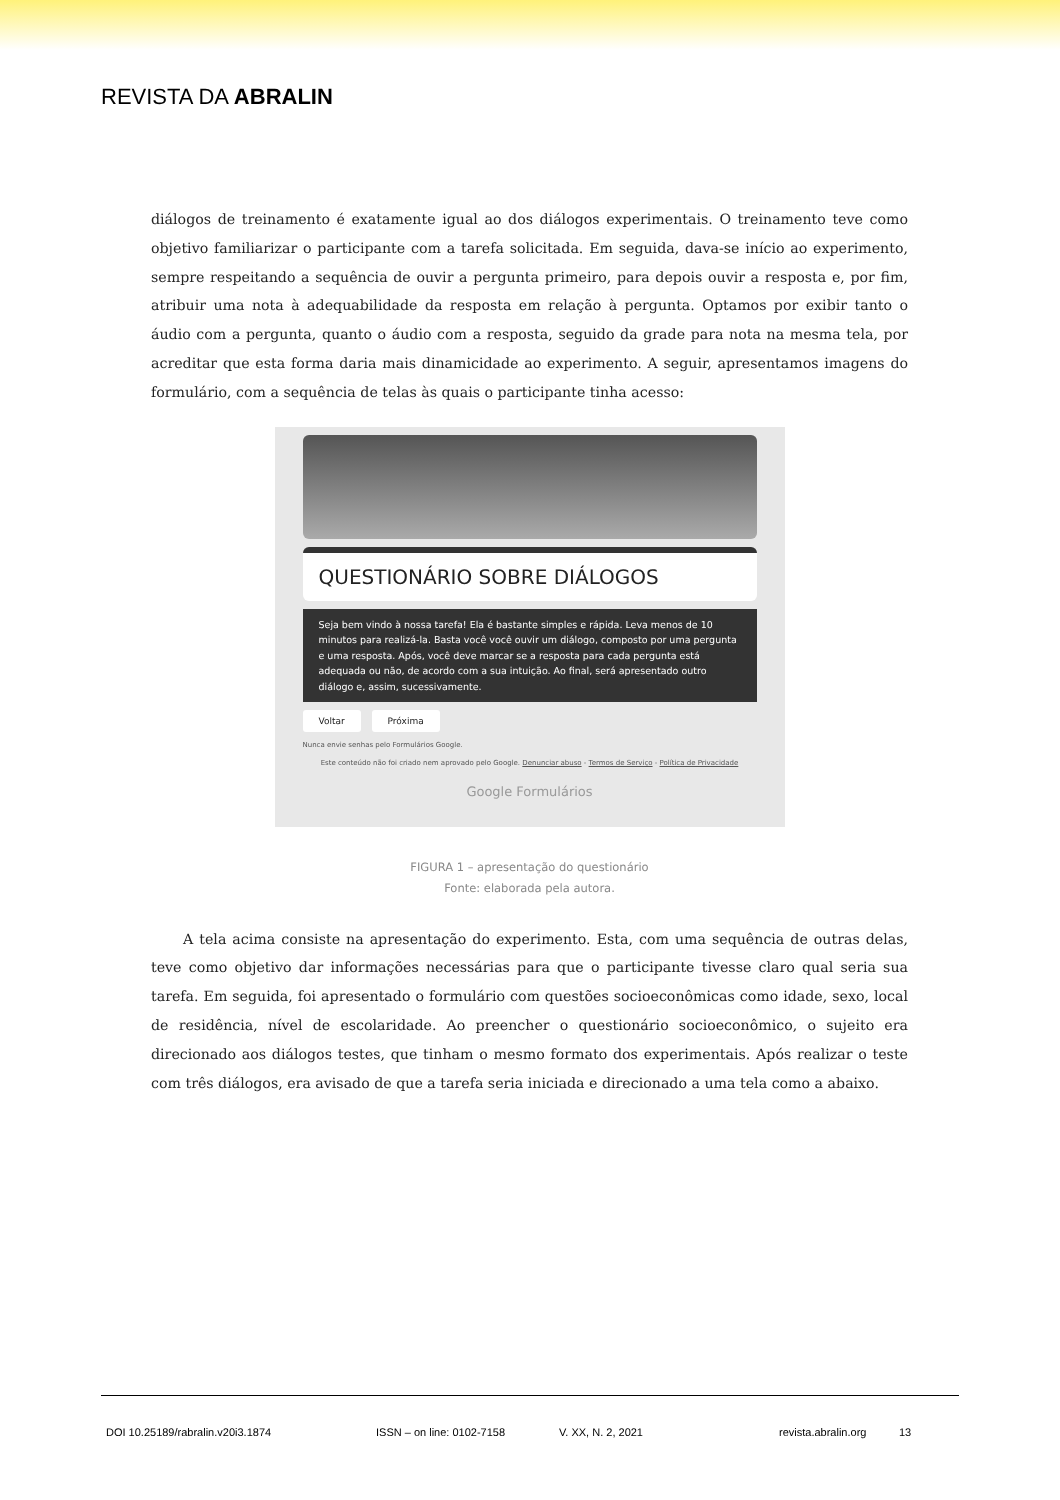REVISTA DA ABRALIN
diálogos de treinamento é exatamente igual ao dos diálogos experimentais. O treinamento teve como objetivo familiarizar o participante com a tarefa solicitada. Em seguida, dava-se início ao experimento, sempre respeitando a sequência de ouvir a pergunta primeiro, para depois ouvir a resposta e, por fim, atribuir uma nota à adequabilidade da resposta em relação à pergunta. Optamos por exibir tanto o áudio com a pergunta, quanto o áudio com a resposta, seguido da grade para nota na mesma tela, por acreditar que esta forma daria mais dinamicidade ao experimento. A seguir, apresentamos imagens do formulário, com a sequência de telas às quais o participante tinha acesso:
QUESTIONÁRIO SOBRE DIÁLOGOS
Seja bem vindo à nossa tarefa! Ela é bastante simples e rápida. Leva menos de 10 minutos para realizá-la. Basta você você ouvir um diálogo, composto por uma pergunta e uma resposta. Após, você deve marcar se a resposta para cada pergunta está adequada ou não, de acordo com a sua intuição. Ao final, será apresentado outro diálogo e, assim, sucessivamente.
Voltar Próxima
Nunca envie senhas pelo Formulários Google.
Este conteúdo não foi criado nem aprovado pelo Google. Denunciar abuso - Termos de Serviço - Política de Privacidade
Google Formulários
FIGURA 1 – apresentação do questionário
Fonte: elaborada pela autora.
A tela acima consiste na apresentação do experimento. Esta, com uma sequência de outras delas, teve como objetivo dar informações necessárias para que o participante tivesse claro qual seria sua tarefa. Em seguida, foi apresentado o formulário com questões socioeconômicas como idade, sexo, local de residência, nível de escolaridade. Ao preencher o questionário socioeconômico, o sujeito era direcionado aos diálogos testes, que tinham o mesmo formato dos experimentais. Após realizar o teste com três diálogos, era avisado de que a tarefa seria iniciada e direcionado a uma tela como a abaixo.
DOI 10.25189/rabralin.v20i3.1874 ISSN – on line: 0102-7158 V. XX, N. 2, 2021 revista.abralin.org 13